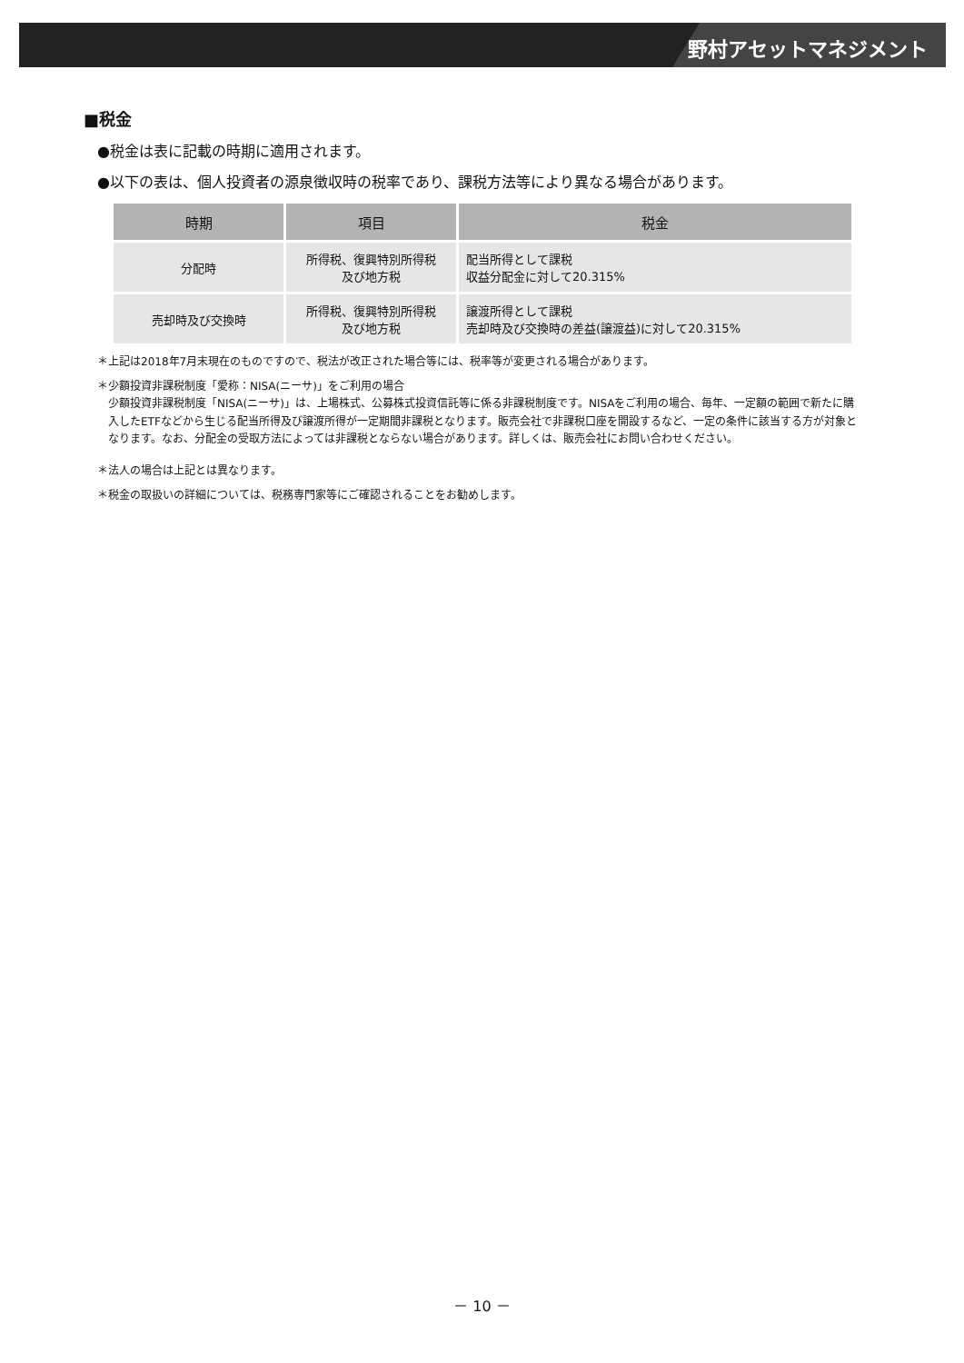野村アセットマネジメント
■税金
●税金は表に記載の時期に適用されます。
●以下の表は、個人投資者の源泉徴収時の税率であり、課税方法等により異なる場合があります。
| 時期 | 項目 | 税金 |
| --- | --- | --- |
| 分配時 | 所得税、復興特別所得税 及び地方税 | 配当所得として課税 収益分配金に対して20.315% |
| 売却時及び交換時 | 所得税、復興特別所得税 及び地方税 | 譲渡所得として課税 売却時及び交換時の差益(譲渡益)に対して20.315% |
＊上記は2018年7月末現在のものですので、税法が改正された場合等には、税率等が変更される場合があります。
＊少額投資非課税制度「愛称：NISA(ニーサ)」をご利用の場合
少額投資非課税制度「NISA(ニーサ)」は、上場株式、公募株式投資信託等に係る非課税制度です。NISAをご利用の場合、毎年、一定額の範囲で新たに購入したETFなどから生じる配当所得及び譲渡所得が一定期間非課税となります。販売会社で非課税口座を開設するなど、一定の条件に該当する方が対象となります。なお、分配金の受取方法によっては非課税とならない場合があります。詳しくは、販売会社にお問い合わせください。
＊法人の場合は上記とは異なります。
＊税金の取扱いの詳細については、税務専門家等にご確認されることをお勧めします。
－ 10 －